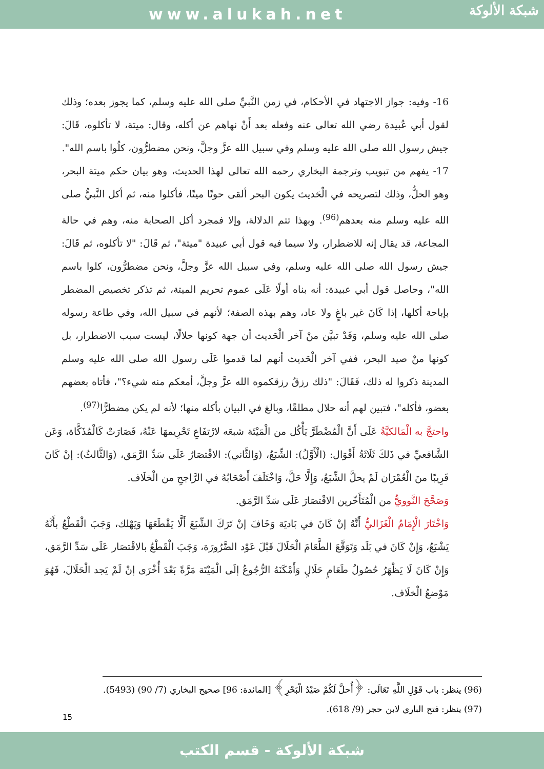www.alukah.net
شبكة الألوكة
16- وفيه: جواز الاجتهاد في الأحكام، في زمن النَّبيِّ صلى الله عليه وسلم، كما يجوز بعده؛ وذلك لقول أبي عُبيدة رضي الله تعالى عنه وفعله بعد أَنْ نهاهم عن أكله، وقال: ميتة، لا تأكلوه، قَالَ: جيش رسول الله صلى الله عليه وسلم وفي سبيل الله عزَّ وجلَّ، ونحن مضطرُّون، كلُوا باسم الله".
17- يفهم من تبويب وترجمة البخاري رحمه الله تعالى لهذا الحديث، وهو بيان حكم ميتة البحر، وهو الحلُّ، وذلك لتصريحه في الْحَديث يكون البحر ألقى حوتًا ميتًا، فأكلوا منه، ثم أكل النَّبيُّ صلى الله عليه وسلم منه بعدهم<sup>(96)</sup>. وبهذا تتم الدلالة، وإلا فمجرد أكل الصحابة منه، وهم في حالة المجاعة، قد يقال إنه للاضطرار، ولا سيما فيه قول أبي عبيدة "ميتة"، ثم قَالَ: "لا تأكلوه، ثم قَالَ: جيش رسول الله صلى الله عليه وسلم، وفي سبيل الله عزَّ وجلَّ، ونحن مضطرُّون، كلوا باسم الله"، وحاصل قول أبي عبيدة: أنه بناه أولًا عَلَى عموم تحريم الميتة، ثم تذكر تخصيص المضطر بإباحة أكلها، إذا كَانَ غير باغٍ ولا عاد، وهم بهذه الصفة؛ لأنهم في سبيل الله، وفي طاعة رسوله صلى الله عليه وسلم، وَقَدْ تبيَّن منْ آخر الْحَديث أن جهة كونها حلالًا، ليست سبب الاضطرار، بل كونها منْ صيد البحر، ففي آخر الْحَديث أنهم لما قدموا عَلَى رسول الله صلى الله عليه وسلم المدينة ذكروا له ذلك، فَقَالَ: "ذلك رزقٌ رزقكموه الله عزَّ وجلَّ، أمعكم منه شيء؟"، فأتاه بعضهم بعضو، فأكله"، فتبين لهم أنه حلال مطلقًا، وبالغ في البيان بأكله منها؛ لأنه لم يكن مضطرًّا<sup>(97)</sup>.
واحتجَّ به الْمَالكيَّةُ عَلَى أَنَّ الْمُضْطَرَّ يَأْكُل من الْمَيْتَة شبعَه لارْتفَاعِ تَحْرِيمهَا عَنْهُ، فَصَارَتْ كَالْمُذَكَّاة، وَعَن الشَّافعيِّ في ذَلكَ ثَلَاثَةُ أَقْوَال: (الْأَوَّلُ): الشِّبَعُ، (وَالثَّاني): الاقْتصَارُ عَلَى سَدِّ الرَّمَق، (وَالثَّالثُ): إنْ كَانَ قَرِيبًا منَ الْعُمْرَان لَمْ يحلَّ الشِّبَعُ، وَإِلَّا حَلَّ، وَاخْتَلَفَ أَصْحَابُهُ في الرَّاجحِ من الْخلَاف.
وَصَحَّحَ النَّوويُّ من الْمُتَأَخّرين الاقْتصَارَ عَلَى سَدِّ الرَّمَق.
وَاخْتَارَ الْإِمَامُ الْغَزَاليُّ أَنَّهُ إنْ كَانَ في بَاديَة وَخَافَ إنْ تَرَكَ الشِّبَعَ أَلَّا يَقْطَعَهَا وَيَهْلك، وَجَبَ الْقَطْعُ بأَنَّهُ يَشْبَعُ، وَإِنْ كَانَ في بَلَد وَتَوَقَّعَ الطَّعَامَ الْحَلَالَ قَبْلَ عَوْد الضَّرُورَة، وَجَبَ الْقَطْعُ بالاقْتصَار عَلَى سَدِّ الرَّمَق، وَإِنْ كَانَ لَا يَظْهَرُ حُصُولُ طَعَامٍ حَلَالٍ وَأَمْكَنَهُ الرُّجُوعُ إلَى الْمَيْتَة مَرَّةً بَعْدَ أُخْرَى إنْ لَمْ يَجد الْحَلَالَ، فَهُوَ مَوْضعُ الْخلَاف.
(96) ينظر: باب قَوْلِ اللَّهِ تَعَالَى: ﴿أُحلَّ لَكُمْ صَيْدُ الْبَحْرِ﴾ [المائدة: 96] صحيح البخاري (7/ 90) (5493).
(97) ينظر: فتح الباري لابن حجر (9/ 618).
15
شبكة الألوكة - قسم الكتب